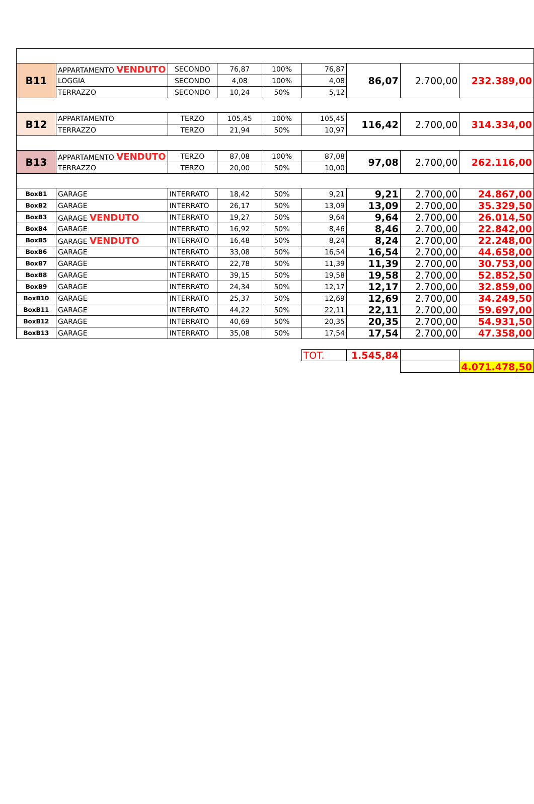| B11 | APPARTAMENTO VENDUTO | SECONDO | 76,87 | 100% | 76,87 | 86,07 | 2.700,00 | 232.389,00 |
| | LOGGIA | SECONDO | 4,08 | 100% | 4,08 | | | |
| | TERRAZZO | SECONDO | 10,24 | 50% | 5,12 | | | |
| B12 | APPARTAMENTO | TERZO | 105,45 | 100% | 105,45 | 116,42 | 2.700,00 | 314.334,00 |
| | TERRAZZO | TERZO | 21,94 | 50% | 10,97 | | | |
| B13 | APPARTAMENTO VENDUTO | TERZO | 87,08 | 100% | 87,08 | 97,08 | 2.700,00 | 262.116,00 |
| | TERRAZZO | TERZO | 20,00 | 50% | 10,00 | | | |
| BoxB1 | GARAGE | INTERRATO | 18,42 | 50% | 9,21 | 9,21 | 2.700,00 | 24.867,00 |
| BoxB2 | GARAGE | INTERRATO | 26,17 | 50% | 13,09 | 13,09 | 2.700,00 | 35.329,50 |
| BoxB3 | GARAGE VENDUTO | INTERRATO | 19,27 | 50% | 9,64 | 9,64 | 2.700,00 | 26.014,50 |
| BoxB4 | GARAGE | INTERRATO | 16,92 | 50% | 8,46 | 8,46 | 2.700,00 | 22.842,00 |
| BoxB5 | GARAGE VENDUTO | INTERRATO | 16,48 | 50% | 8,24 | 8,24 | 2.700,00 | 22.248,00 |
| BoxB6 | GARAGE | INTERRATO | 33,08 | 50% | 16,54 | 16,54 | 2.700,00 | 44.658,00 |
| BoxB7 | GARAGE | INTERRATO | 22,78 | 50% | 11,39 | 11,39 | 2.700,00 | 30.753,00 |
| BoxB8 | GARAGE | INTERRATO | 39,15 | 50% | 19,58 | 19,58 | 2.700,00 | 52.852,50 |
| BoxB9 | GARAGE | INTERRATO | 24,34 | 50% | 12,17 | 12,17 | 2.700,00 | 32.859,00 |
| BoxB10 | GARAGE | INTERRATO | 25,37 | 50% | 12,69 | 12,69 | 2.700,00 | 34.249,50 |
| BoxB11 | GARAGE | INTERRATO | 44,22 | 50% | 22,11 | 22,11 | 2.700,00 | 59.697,00 |
| BoxB12 | GARAGE | INTERRATO | 40,69 | 50% | 20,35 | 20,35 | 2.700,00 | 54.931,50 |
| BoxB13 | GARAGE | INTERRATO | 35,08 | 50% | 17,54 | 17,54 | 2.700,00 | 47.358,00 |
| | | | | | TOT. | 1.545,84 | | |
| | | | | | | | | 4.071.478,50 |